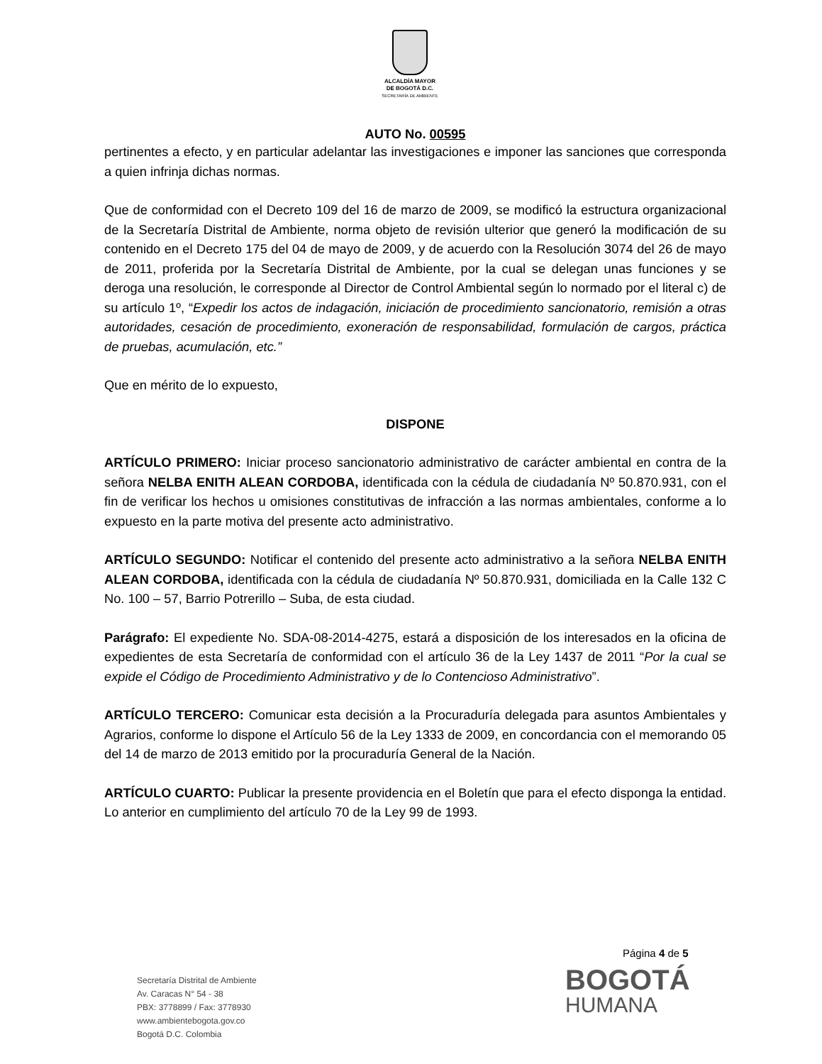ALCALDÍA MAYOR
DE BOGOTÁ D.C.
SECRETARÍA DE AMBIENTE
AUTO No. 00595
pertinentes a efecto, y en particular adelantar las investigaciones e imponer las sanciones que corresponda a quien infrinja dichas normas.
Que de conformidad con el Decreto 109 del 16 de marzo de 2009, se modificó la estructura organizacional de la Secretaría Distrital de Ambiente, norma objeto de revisión ulterior que generó la modificación de su contenido en el Decreto 175 del 04 de mayo de 2009, y de acuerdo con la Resolución 3074 del 26 de mayo de 2011, proferida por la Secretaría Distrital de Ambiente, por la cual se delegan unas funciones y se deroga una resolución, le corresponde al Director de Control Ambiental según lo normado por el literal c) de su artículo 1º, “Expedir los actos de indagación, iniciación de procedimiento sancionatorio, remisión a otras autoridades, cesación de procedimiento, exoneración de responsabilidad, formulación de cargos, práctica de pruebas, acumulación, etc.”
Que en mérito de lo expuesto,
DISPONE
ARTÍCULO PRIMERO: Iniciar proceso sancionatorio administrativo de carácter ambiental en contra de la señora NELBA ENITH ALEAN CORDOBA, identificada con la cédula de ciudadanía Nº 50.870.931, con el fin de verificar los hechos u omisiones constitutivas de infracción a las normas ambientales, conforme a lo expuesto en la parte motiva del presente acto administrativo.
ARTÍCULO SEGUNDO: Notificar el contenido del presente acto administrativo a la señora NELBA ENITH ALEAN CORDOBA, identificada con la cédula de ciudadanía Nº 50.870.931, domiciliada en la Calle 132 C No. 100 – 57, Barrio Potrerillo – Suba, de esta ciudad.
Parágrafo: El expediente No. SDA-08-2014-4275, estará a disposición de los interesados en la oficina de expedientes de esta Secretaría de conformidad con el artículo 36 de la Ley 1437 de 2011 “Por la cual se expide el Código de Procedimiento Administrativo y de lo Contencioso Administrativo”.
ARTÍCULO TERCERO: Comunicar esta decisión a la Procuraduría delegada para asuntos Ambientales y Agrarios, conforme lo dispone el Artículo 56 de la Ley 1333 de 2009, en concordancia con el memorando 05 del 14 de marzo de 2013 emitido por la procuraduría General de la Nación.
ARTÍCULO CUARTO: Publicar la presente providencia en el Boletín que para el efecto disponga la entidad. Lo anterior en cumplimiento del artículo 70 de la Ley 99 de 1993.
Página 4 de 5
Secretaría Distrital de Ambiente
Av. Caracas N° 54 - 38
PBX: 3778899 / Fax: 3778930
www.ambientebogota.gov.co
Bogotá D.C. Colombia
BOGOTÁ
HUMANA